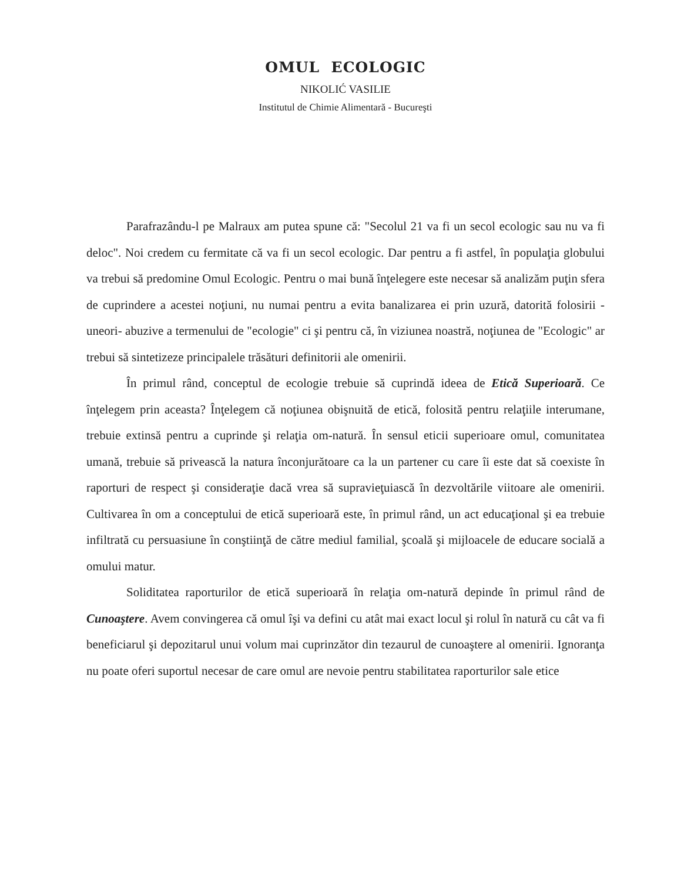OMUL ECOLOGIC
NIKOLIĆ VASILIE
Institutul de Chimie Alimentară - Bucureşti
Parafrazându-l pe Malraux am putea spune că: "Secolul 21 va fi un secol ecologic sau nu va fi deloc". Noi credem cu fermitate că va fi un secol ecologic. Dar pentru a fi astfel, în populaţia globului va trebui să predomine Omul Ecologic. Pentru o mai bună înţelegere este necesar să analizăm puţin sfera de cuprindere a acestei noţiuni, nu numai pentru a evita banalizarea ei prin uzură, datorită folosirii -uneori- abuzive a termenului de "ecologie" ci şi pentru că, în viziunea noastră, noţiunea de "Ecologic" ar trebui să sintetizeze principalele trăsături definitorii ale omenirii.
În primul rând, conceptul de ecologie trebuie să cuprindă ideea de Etică Superioară. Ce înţelegem prin aceasta? Înţelegem că noţiunea obişnuită de etică, folosită pentru relaţiile interumane, trebuie extinsă pentru a cuprinde şi relaţia om-natură. În sensul eticii superioare omul, comunitatea umană, trebuie să privească la natura înconjurătoare ca la un partener cu care îi este dat să coexiste în raporturi de respect şi consideraţie dacă vrea să supravieţuiască în dezvoltările viitoare ale omenirii. Cultivarea în om a conceptului de etică superioară este, în primul rând, un act educaţional şi ea trebuie infiltrată cu persuasiune în conştiinţă de către mediul familial, şcoală şi mijloacele de educare socială a omului matur.
Soliditatea raporturilor de etică superioară în relaţia om-natură depinde în primul rând de Cunoaştere. Avem convingerea că omul îşi va defini cu atât mai exact locul şi rolul în natură cu cât va fi beneficiarul şi depozitarul unui volum mai cuprinzător din tezaurul de cunoaştere al omenirii. Ignoranţa nu poate oferi suportul necesar de care omul are nevoie pentru stabilitatea raporturilor sale etice